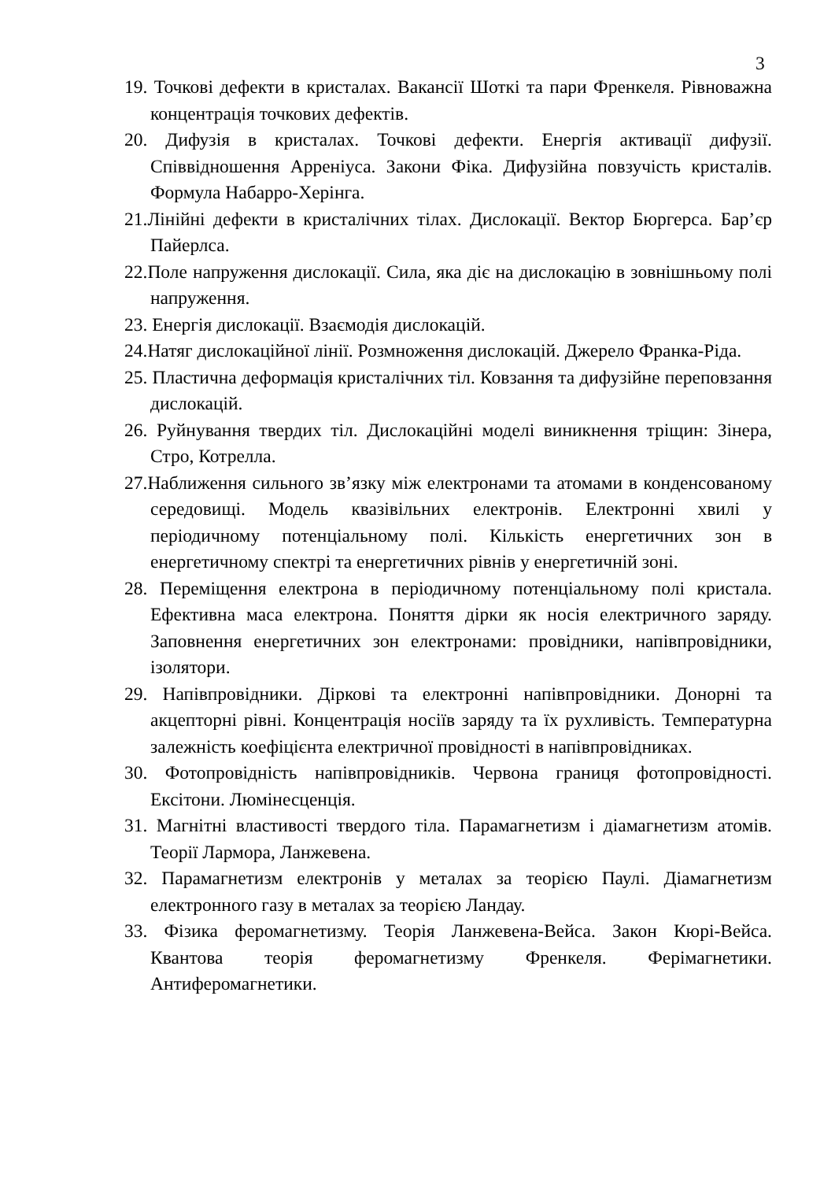3
19. Точкові дефекти в кристалах. Вакансії Шоткі та пари Френкеля. Рівноважна концентрація точкових дефектів.
20. Дифузія в кристалах. Точкові дефекти. Енергія активації дифузії. Співвідношення Арреніуса. Закони Фіка. Дифузійна повзучість кристалів. Формула Набарро-Херінга.
21.Лінійні дефекти в кристалічних тілах. Дислокації. Вектор Бюргерса. Бар’єр Пайерлса.
22.Поле напруження дислокації. Сила, яка діє на дислокацію в зовнішньому полі напруження.
23. Енергія дислокації. Взаємодія дислокацій.
24.Натяг дислокаційної лінії. Розмноження дислокацій. Джерело Франка-Ріда.
25. Пластична деформація кристалічних тіл. Ковзання та дифузійне переповзання дислокацій.
26. Руйнування твердих тіл. Дислокаційні моделі виникнення тріщин: Зінера, Стро, Котрелла.
27.Наближення сильного зв’язку між електронами та атомами в конденсованому середовищі. Модель квазівільних електронів. Електронні хвилі у періодичному потенціальному полі. Кількість енергетичних зон в енергетичному спектрі та енергетичних рівнів у енергетичній зоні.
28. Переміщення електрона в періодичному потенціальному полі кристала. Ефективна маса електрона. Поняття дірки як носія електричного заряду. Заповнення енергетичних зон електронами: провідники, напівпровідники, ізолятори.
29. Напівпровідники. Діркові та електронні напівпровідники. Донорні та акцепторні рівні. Концентрація носіїв заряду та їх рухливість. Температурна залежність коефіцієнта електричної провідності в напівпровідниках.
30. Фотопровідність напівпровідників. Червона границя фотопровідності. Ексітони. Люмінесценція.
31. Магнітні властивості твердого тіла. Парамагнетизм і діамагнетизм атомів. Теорії Лармора, Ланжевена.
32. Парамагнетизм електронів у металах за теорією Паулі. Діамагнетизм електронного газу в металах за теорією Ландау.
33. Фізика феромагнетизму. Теорія Ланжевена-Вейса. Закон Кюрі-Вейса. Квантова теорія феромагнетизму Френкеля. Ферімагнетики. Антиферомагнетики.